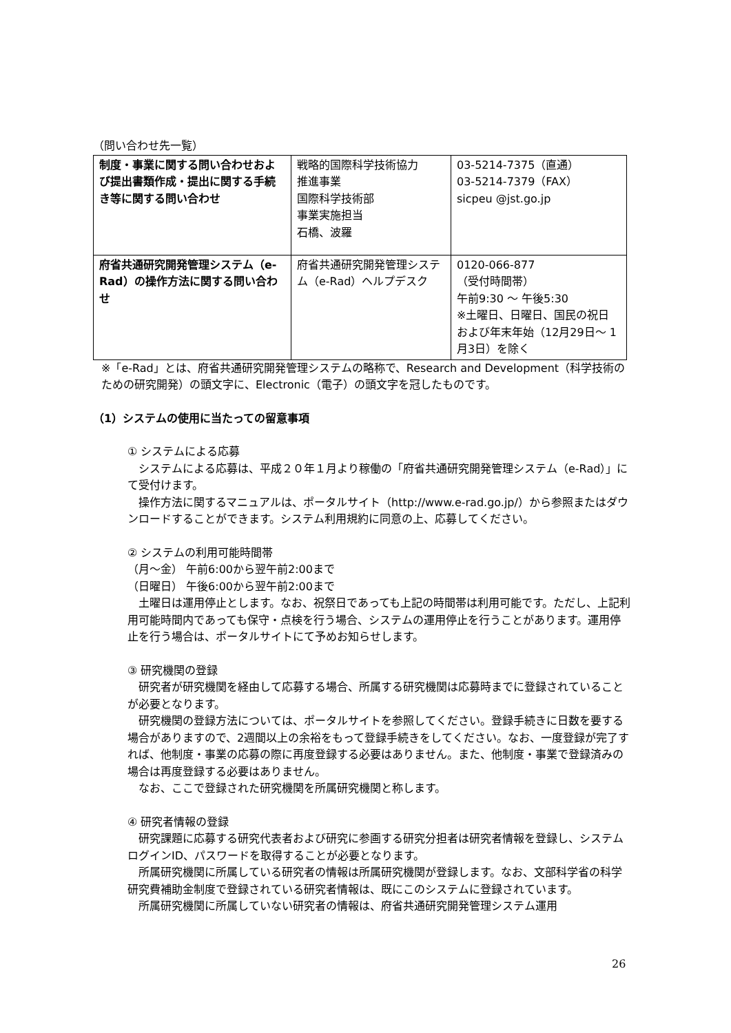（問い合わせ先一覧）
| 制度・事業に関する問い合わせおよび提出書類作成・提出に関する手続き等に関する問い合わせ | 戦略的国際科学技術協力 推進事業 国際科学技術部 事業実施担当 石橋、波羅 | 03-5214-7375（直通） 03-5214-7379（FAX） sicpeu @jst.go.jp |
| 府省共通研究開発管理システム（e-Rad）の操作方法に関する問い合わせ | 府省共通研究開発管理システム（e-Rad）ヘルプデスク | 0120-066-877 （受付時間帯） 午前9:30 ～ 午後5:30 ※土曜日、日曜日、国民の祝日 および年末年始（12月29日～ 1月3日）を除く |
※「e-Rad」とは、府省共通研究開発管理システムの略称で、Research and Development（科学技術のための研究開発）の頭文字に、Electronic（電子）の頭文字を冠したものです。
（1）システムの使用に当たっての留意事項
① システムによる応募
　システムによる応募は、平成２０年１月より稼働の「府省共通研究開発管理システム（e-Rad）」にて受付けます。
　操作方法に関するマニュアルは、ポータルサイト（http://www.e-rad.go.jp/）から参照またはダウンロードすることができます。システム利用規約に同意の上、応募してください。
② システムの利用可能時間帯
（月～金） 午前6:00から翌午前2:00まで
（日曜日） 午後6:00から翌午前2:00まで
　土曜日は運用停止とします。なお、祝祭日であっても上記の時間帯は利用可能です。ただし、上記利用可能時間内であっても保守・点検を行う場合、システムの運用停止を行うことがあります。運用停止を行う場合は、ポータルサイトにて予めお知らせします。
③ 研究機関の登録
　研究者が研究機関を経由して応募する場合、所属する研究機関は応募時までに登録されていることが必要となります。
　研究機関の登録方法については、ポータルサイトを参照してください。登録手続きに日数を要する場合がありますので、2週間以上の余裕をもって登録手続きをしてください。なお、一度登録が完了すれば、他制度・事業の応募の際に再度登録する必要はありません。また、他制度・事業で登録済みの場合は再度登録する必要はありません。
　なお、ここで登録された研究機関を所属研究機関と称します。
④ 研究者情報の登録
　研究課題に応募する研究代表者および研究に参画する研究分担者は研究者情報を登録し、システムログインID、パスワードを取得することが必要となります。
　所属研究機関に所属している研究者の情報は所属研究機関が登録します。なお、文部科学省の科学研究費補助金制度で登録されている研究者情報は、既にこのシステムに登録されています。
　所属研究機関に所属していない研究者の情報は、府省共通研究開発管理システム運用
26